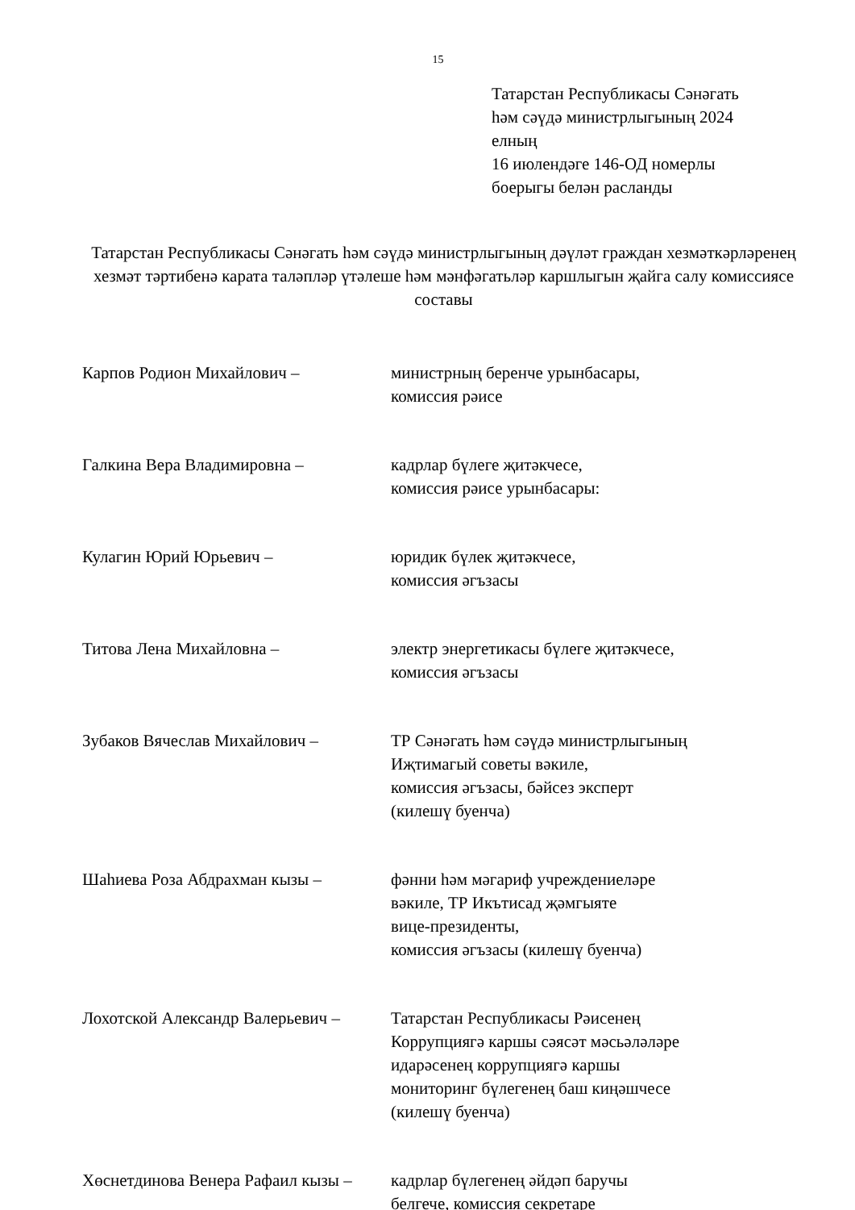15
Татарстан Республикасы Сәнәгать
һәм сәүдә министрлыгының 2024
елның
16 июлендәге 146-ОД номерлы
боерыгы белән расланды
Татарстан Республикасы Сәнәгать һәм сәүдә министрлыгының дәүләт граждан хезмәткәрләренең хезмәт тәртибенә карата таләпләр үтәлеше һәм мәнфәгатьләр каршлыгын җайга салу комиссиясе составы
Карпов Родион Михайлович – министрның беренче урынбасары,
комиссия рәисе
Галкина Вера Владимировна – кадрлар бүлеге җитәкчесе,
комиссия рәисе урынбасары:
Кулагин Юрий Юрьевич – юридик бүлек җитәкчесе,
комиссия әгъзасы
Титова Лена Михайловна – электр энергетикасы бүлеге җитәкчесе,
комиссия әгъзасы
Зубаков Вячеслав Михайлович – ТР Сәнәгать һәм сәүдә министрлыгының
Иҗтимагый советы вәкиле,
комиссия әгъзасы, бәйсез эксперт
(килешү буенча)
Шаһиева Роза Абдрахман кызы – фәнни һәм мәгариф учреждениеләре
вәкиле, ТР Икътисад җәмгыяте
вице-президенты,
комиссия әгъзасы (килешү буенча)
Лохотской Александр Валерьевич –
Татарстан Республикасы Рәисенең
Коррупциягә каршы сәясәт мәсьәләләре
идарәсенең коррупциягә каршы
мониторинг бүлегенең баш киңәшчесе
(килешү буенча)
Хөснетдинова Венера Рафаил кызы –
кадрлар бүлегенең әйдәп баручы
белгече, комиссия секретаре